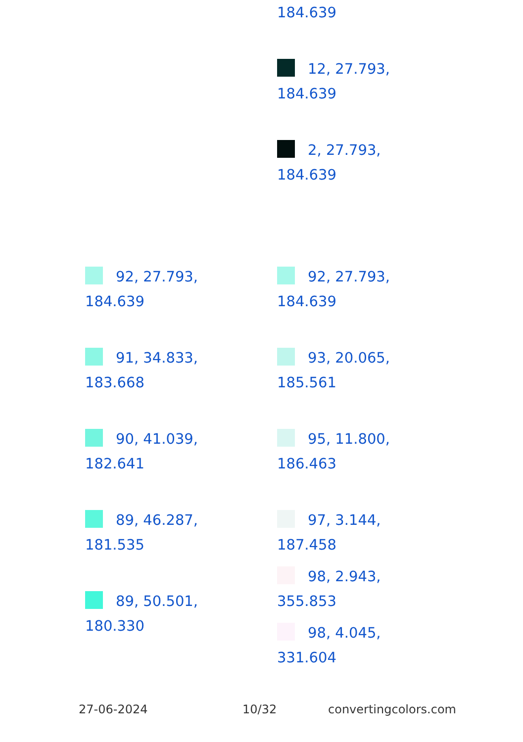184.639
12, 27.793, 184.639
2, 27.793, 184.639
92, 27.793, 184.639
91, 34.833, 183.668
90, 41.039, 182.641
89, 46.287, 181.535
89, 50.501, 180.330
92, 27.793, 184.639
93, 20.065, 185.561
95, 11.800, 186.463
97, 3.144, 187.458
98, 2.943, 355.853
98, 4.045, 331.604
27-06-2024 10/32 convertingcolors.com